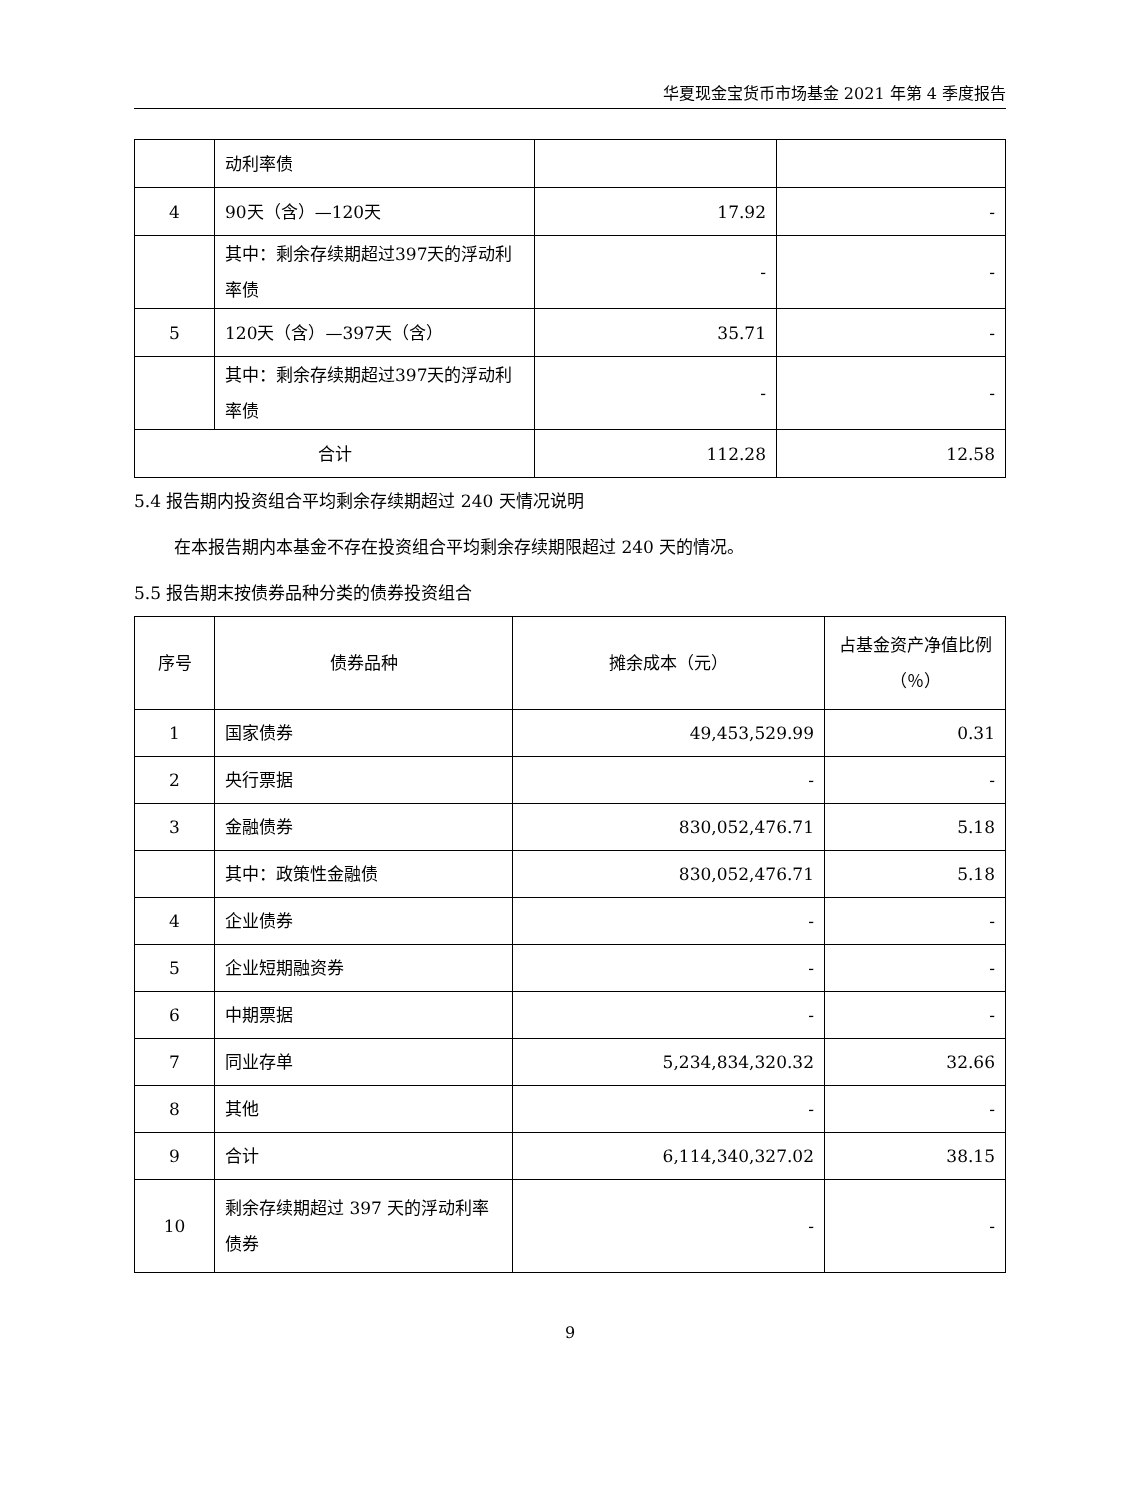华夏现金宝货币市场基金 2021 年第 4 季度报告
| | 动利率债 | | |
| 4 | 90天（含）—120天 | 17.92 | - |
| | 其中：剩余存续期超过397天的浮动利率债 | - | - |
| 5 | 120天（含）—397天（含） | 35.71 | - |
| | 其中：剩余存续期超过397天的浮动利率债 | - | - |
| 合计 | | 112.28 | 12.58 |
5.4 报告期内投资组合平均剩余存续期超过 240 天情况说明
在本报告期内本基金不存在投资组合平均剩余存续期限超过 240 天的情况。
5.5 报告期末按债券品种分类的债券投资组合
| 序号 | 债券品种 | 摊余成本（元） | 占基金资产净值比例（％） |
| --- | --- | --- | --- |
| 1 | 国家债券 | 49,453,529.99 | 0.31 |
| 2 | 央行票据 | - | - |
| 3 | 金融债券 | 830,052,476.71 | 5.18 |
| | 其中：政策性金融债 | 830,052,476.71 | 5.18 |
| 4 | 企业债券 | - | - |
| 5 | 企业短期融资券 | - | - |
| 6 | 中期票据 | - | - |
| 7 | 同业存单 | 5,234,834,320.32 | 32.66 |
| 8 | 其他 | - | - |
| 9 | 合计 | 6,114,340,327.02 | 38.15 |
| 10 | 剩余存续期超过 397 天的浮动利率债券 | - | - |
9